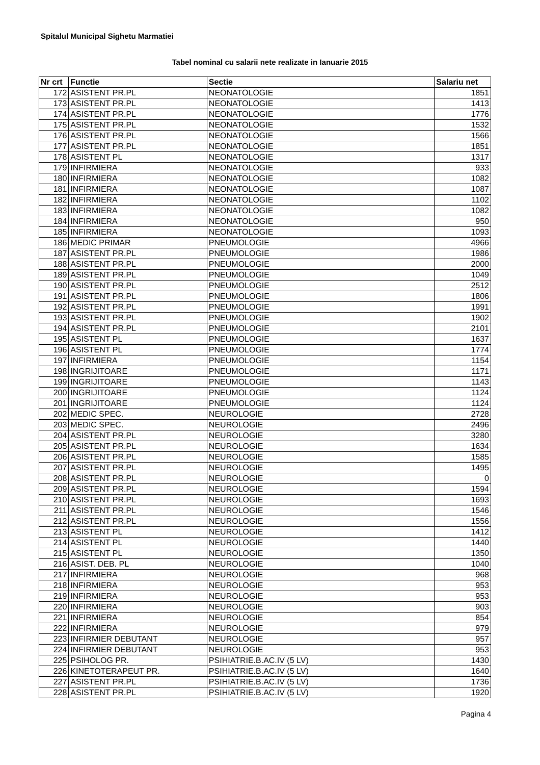Spitalul Municipal Sighetu Marmatiei
Tabel nominal cu salarii nete realizate in Ianuarie 2015
| Nr crt | Functie | Sectie | Salariu net |
| --- | --- | --- | --- |
| 172 | ASISTENT PR.PL | NEONATOLOGIE | 1851 |
| 173 | ASISTENT PR.PL | NEONATOLOGIE | 1413 |
| 174 | ASISTENT PR.PL | NEONATOLOGIE | 1776 |
| 175 | ASISTENT PR.PL | NEONATOLOGIE | 1532 |
| 176 | ASISTENT PR.PL | NEONATOLOGIE | 1566 |
| 177 | ASISTENT PR.PL | NEONATOLOGIE | 1851 |
| 178 | ASISTENT PL | NEONATOLOGIE | 1317 |
| 179 | INFIRMIERA | NEONATOLOGIE | 933 |
| 180 | INFIRMIERA | NEONATOLOGIE | 1082 |
| 181 | INFIRMIERA | NEONATOLOGIE | 1087 |
| 182 | INFIRMIERA | NEONATOLOGIE | 1102 |
| 183 | INFIRMIERA | NEONATOLOGIE | 1082 |
| 184 | INFIRMIERA | NEONATOLOGIE | 950 |
| 185 | INFIRMIERA | NEONATOLOGIE | 1093 |
| 186 | MEDIC PRIMAR | PNEUMOLOGIE | 4966 |
| 187 | ASISTENT PR.PL | PNEUMOLOGIE | 1986 |
| 188 | ASISTENT PR.PL | PNEUMOLOGIE | 2000 |
| 189 | ASISTENT PR.PL | PNEUMOLOGIE | 1049 |
| 190 | ASISTENT PR.PL | PNEUMOLOGIE | 2512 |
| 191 | ASISTENT PR.PL | PNEUMOLOGIE | 1806 |
| 192 | ASISTENT PR.PL | PNEUMOLOGIE | 1991 |
| 193 | ASISTENT PR.PL | PNEUMOLOGIE | 1902 |
| 194 | ASISTENT PR.PL | PNEUMOLOGIE | 2101 |
| 195 | ASISTENT PL | PNEUMOLOGIE | 1637 |
| 196 | ASISTENT PL | PNEUMOLOGIE | 1774 |
| 197 | INFIRMIERA | PNEUMOLOGIE | 1154 |
| 198 | INGRIJITOARE | PNEUMOLOGIE | 1171 |
| 199 | INGRIJITOARE | PNEUMOLOGIE | 1143 |
| 200 | INGRIJITOARE | PNEUMOLOGIE | 1124 |
| 201 | INGRIJITOARE | PNEUMOLOGIE | 1124 |
| 202 | MEDIC SPEC. | NEUROLOGIE | 2728 |
| 203 | MEDIC SPEC. | NEUROLOGIE | 2496 |
| 204 | ASISTENT PR.PL | NEUROLOGIE | 3280 |
| 205 | ASISTENT PR.PL | NEUROLOGIE | 1634 |
| 206 | ASISTENT PR.PL | NEUROLOGIE | 1585 |
| 207 | ASISTENT PR.PL | NEUROLOGIE | 1495 |
| 208 | ASISTENT PR.PL | NEUROLOGIE | 0 |
| 209 | ASISTENT PR.PL | NEUROLOGIE | 1594 |
| 210 | ASISTENT PR.PL | NEUROLOGIE | 1693 |
| 211 | ASISTENT PR.PL | NEUROLOGIE | 1546 |
| 212 | ASISTENT PR.PL | NEUROLOGIE | 1556 |
| 213 | ASISTENT PL | NEUROLOGIE | 1412 |
| 214 | ASISTENT PL | NEUROLOGIE | 1440 |
| 215 | ASISTENT PL | NEUROLOGIE | 1350 |
| 216 | ASIST. DEB. PL | NEUROLOGIE | 1040 |
| 217 | INFIRMIERA | NEUROLOGIE | 968 |
| 218 | INFIRMIERA | NEUROLOGIE | 953 |
| 219 | INFIRMIERA | NEUROLOGIE | 953 |
| 220 | INFIRMIERA | NEUROLOGIE | 903 |
| 221 | INFIRMIERA | NEUROLOGIE | 854 |
| 222 | INFIRMIERA | NEUROLOGIE | 979 |
| 223 | INFIRMIER DEBUTANT | NEUROLOGIE | 957 |
| 224 | INFIRMIER DEBUTANT | NEUROLOGIE | 953 |
| 225 | PSIHOLOG PR. | PSIHIATRIE.B.AC.IV (5 LV) | 1430 |
| 226 | KINETOTERAPEUT PR. | PSIHIATRIE.B.AC.IV (5 LV) | 1640 |
| 227 | ASISTENT PR.PL | PSIHIATRIE.B.AC.IV (5 LV) | 1736 |
| 228 | ASISTENT PR.PL | PSIHIATRIE.B.AC.IV (5 LV) | 1920 |
Pagina 4